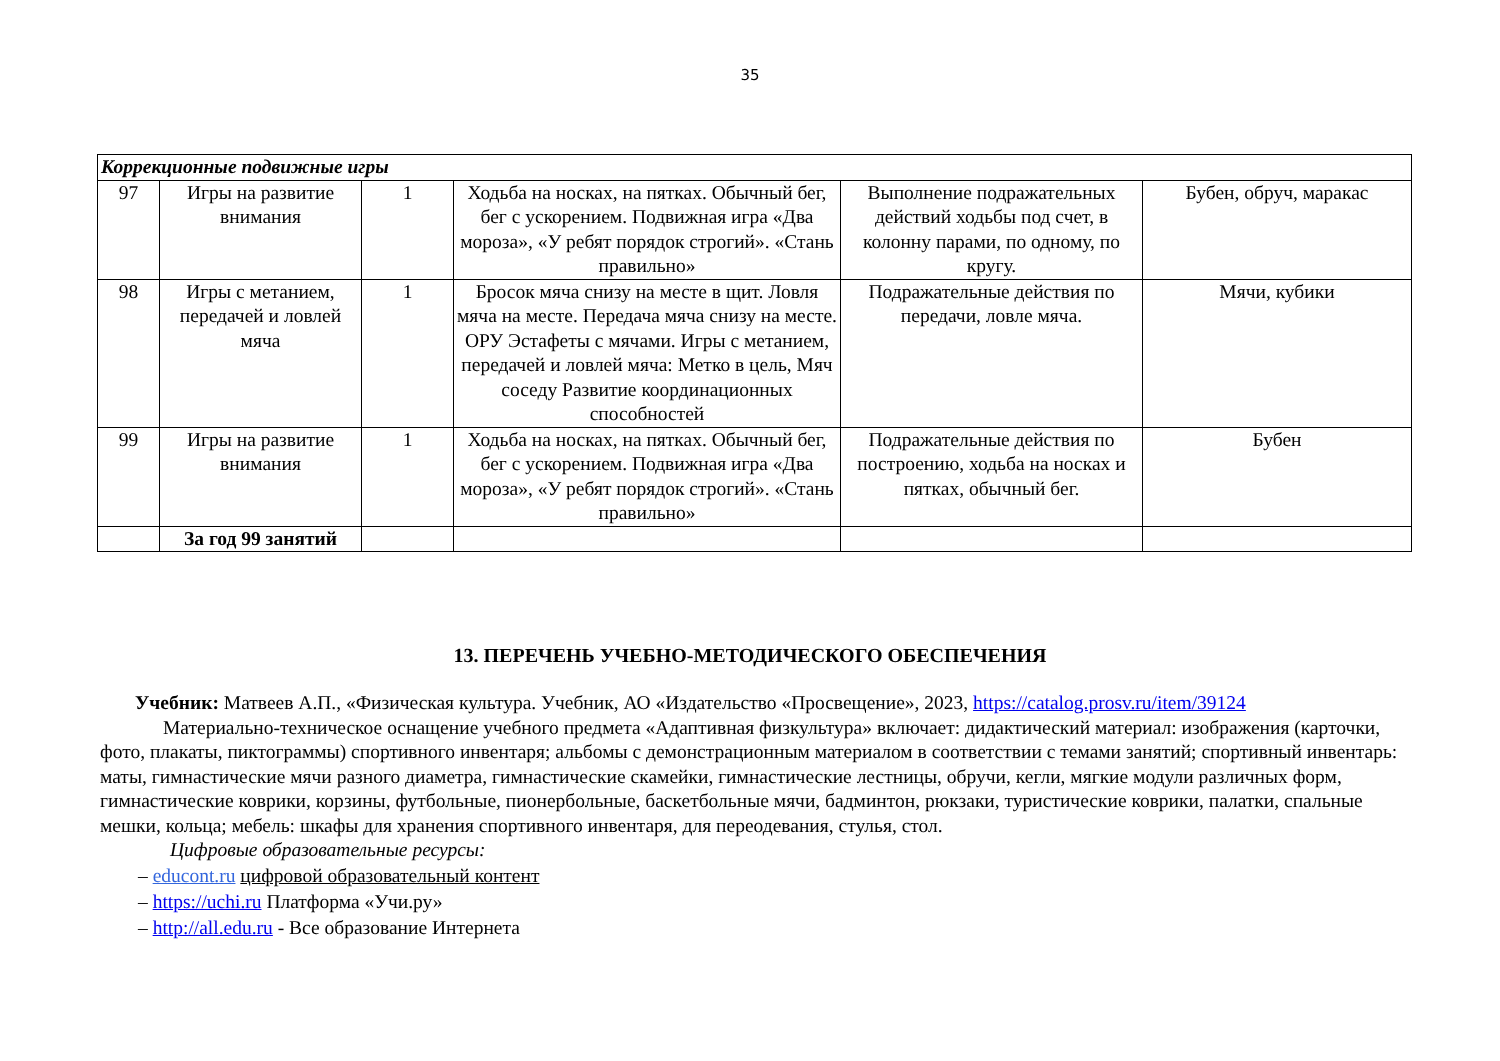35
| Коррекционные подвижные игры | | | | | |
| 97 | Игры на развитие внимания | 1 | Ходьба на носках, на пятках. Обычный бег, бег с ускорением. Подвижная игра «Два мороза», «У ребят порядок строгий». «Стань правильно» | Выполнение подражательных действий ходьбы под счет, в колонну парами, по одному, по кругу. | Бубен, обруч, маракас |
| 98 | Игры с метанием, передачей и ловлей мяча | 1 | Бросок мяча снизу на месте в щит. Ловля мяча на месте. Передача мяча снизу на месте. ОРУ Эстафеты с мячами. Игры с метанием, передачей и ловлей мяча: Метко в цель, Мяч соседу Развитие координационных способностей | Подражательные действия по передачи, ловле мяча. | Мячи, кубики |
| 99 | Игры на развитие внимания | 1 | Ходьба на носках, на пятках. Обычный бег, бег с ускорением. Подвижная игра «Два мороза», «У ребят порядок строгий». «Стань правильно» | Подражательные действия по построению, ходьба на носках и пятках, обычный бег. | Бубен |
| | За год 99 занятий | | | | |
13. ПЕРЕЧЕНЬ УЧЕБНО-МЕТОДИЧЕСКОГО ОБЕСПЕЧЕНИЯ
Учебник: Матвеев А.П., «Физическая культура. Учебник, АО «Издательство «Просвещение», 2023, https://catalog.prosv.ru/item/39124
Материально-техническое оснащение учебного предмета «Адаптивная физкультура» включает: дидактический материал: изображения (карточки, фото, плакаты, пиктограммы) спортивного инвентаря; альбомы с демонстрационным материалом в соответствии с темами занятий; спортивный инвентарь: маты, гимнастические мячи разного диаметра, гимнастические скамейки, гимнастические лестницы, обручи, кегли, мягкие модули различных форм, гимнастические коврики, корзины, футбольные, пионербольные, баскетбольные мячи, бадминтон, рюкзаки, туристические коврики, палатки, спальные мешки, кольца; мебель: шкафы для хранения спортивного инвентаря, для переодевания, стулья, стол.
Цифровые образовательные ресурсы:
– educont.ru цифровой образовательный контент
– https://uchi.ru Платформа «Учи.ру»
– http://all.edu.ru - Все образование Интернета